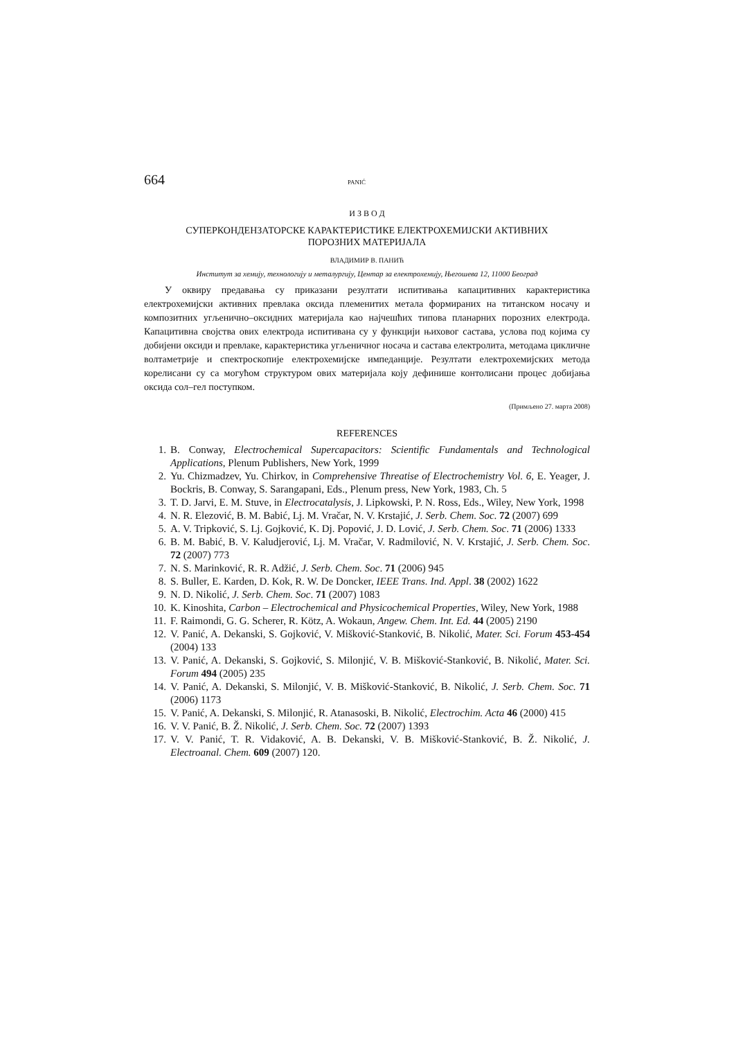664 PANIĆ
И З В О Д
СУПЕРКОНДЕНЗАТОРСКЕ КАРАКТЕРИСТИКЕ ЕЛЕКТРОХЕМИЈСКИ АКТИВНИХ
ПОРОЗНИХ МАТЕРИЈАЛА
ВЛАДИМИР В. ПАНИЋ
Институт за хемију, технологију и металургију, Центар за електрохемију, Његошева 12, 11000 Београд
У оквиру предавања су приказани резултати испитивања капацитивних карактеристика електрохемијски активних превлака оксида племенитих метала формираних на титанском носачу и композитних угљенично–оксидних материјала као најчешћих типова планарних порозних електрода. Капацитивна својства ових електрода испитивана су у функцији њиховог састава, услова под којима су добијени оксиди и превлаке, карактеристика угљеничног носача и састава електролита, методама цикличне волтаметрије и спектроскопије електрохемијске импеданције. Резултати електрохемијских метода корелисани су са могућом структуром ових материјала коју дефинише контолисани процес добијања оксида сол–гел поступком.
(Примљено 27. марта 2008)
REFERENCES
1. B. Conway, Electrochemical Supercapacitors: Scientific Fundamentals and Technological Applications, Plenum Publishers, New York, 1999
2. Yu. Chizmadzev, Yu. Chirkov, in Comprehensive Threatise of Electrochemistry Vol. 6, E. Yeager, J. Bockris, B. Conway, S. Sarangapani, Eds., Plenum press, New York, 1983, Ch. 5
3. T. D. Jarvi, E. M. Stuve, in Electrocatalysis, J. Lipkowski, P. N. Ross, Eds., Wiley, New York, 1998
4. N. R. Elezović, B. M. Babić, Lj. M. Vračar, N. V. Krstajić, J. Serb. Chem. Soc. 72 (2007) 699
5. A. V. Tripković, S. Lj. Gojković, K. Dj. Popović, J. D. Lović, J. Serb. Chem. Soc. 71 (2006) 1333
6. B. M. Babić, B. V. Kaludjerović, Lj. M. Vračar, V. Radmilović, N. V. Krstajić, J. Serb. Chem. Soc. 72 (2007) 773
7. N. S. Marinković, R. R. Adžić, J. Serb. Chem. Soc. 71 (2006) 945
8. S. Buller, E. Karden, D. Kok, R. W. De Doncker, IEEE Trans. Ind. Appl. 38 (2002) 1622
9. N. D. Nikolić, J. Serb. Chem. Soc. 71 (2007) 1083
10. K. Kinoshita, Carbon – Electrochemical and Physicochemical Properties, Wiley, New York, 1988
11. F. Raimondi, G. G. Scherer, R. Kötz, A. Wokaun, Angew. Chem. Int. Ed. 44 (2005) 2190
12. V. Panić, A. Dekanski, S. Gojković, V. Mišković-Stanković, B. Nikolić, Mater. Sci. Forum 453-454 (2004) 133
13. V. Panić, A. Dekanski, S. Gojković, S. Milonjić, V. B. Mišković-Stanković, B. Nikolić, Mater. Sci. Forum 494 (2005) 235
14. V. Panić, A. Dekanski, S. Milonjić, V. B. Mišković-Stanković, B. Nikolić, J. Serb. Chem. Soc. 71 (2006) 1173
15. V. Panić, A. Dekanski, S. Milonjić, R. Atanasoski, B. Nikolić, Electrochim. Acta 46 (2000) 415
16. V. V. Panić, B. Ž. Nikolić, J. Serb. Chem. Soc. 72 (2007) 1393
17. V. V. Panić, T. R. Vidaković, A. B. Dekanski, V. B. Mišković-Stanković, B. Ž. Nikolić, J. Electroanal. Chem. 609 (2007) 120.